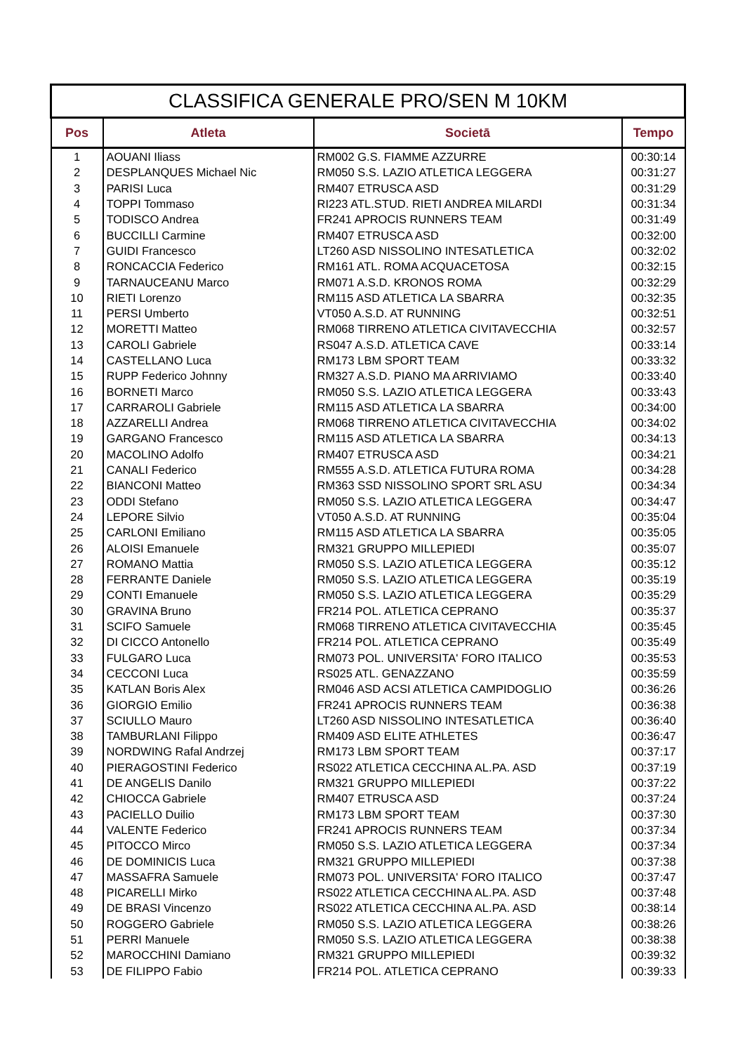| CLASSIFICA GENERALE PRO/SEN M 10KM | | | |
| --- | --- | --- | --- |
| Pos | Atleta | Societā | Tempo |
| 1 | AOUANI Iliass | RM002 G.S. FIAMME AZZURRE | 00:30:14 |
| 2 | DESPLANQUES Michael Nic | RM050 S.S. LAZIO ATLETICA LEGGERA | 00:31:27 |
| 3 | PARISI Luca | RM407 ETRUSCA ASD | 00:31:29 |
| 4 | TOPPI Tommaso | RI223 ATL.STUD. RIETI ANDREA MILARDI | 00:31:34 |
| 5 | TODISCO Andrea | FR241 APROCIS RUNNERS TEAM | 00:31:49 |
| 6 | BUCCILLI Carmine | RM407 ETRUSCA ASD | 00:32:00 |
| 7 | GUIDI Francesco | LT260 ASD NISSOLINO INTESATLETICA | 00:32:02 |
| 8 | RONCACCIA Federico | RM161 ATL. ROMA ACQUACETOSA | 00:32:15 |
| 9 | TARNAUCEANU Marco | RM071 A.S.D. KRONOS ROMA | 00:32:29 |
| 10 | RIETI Lorenzo | RM115 ASD ATLETICA LA SBARRA | 00:32:35 |
| 11 | PERSI Umberto | VT050 A.S.D. AT RUNNING | 00:32:51 |
| 12 | MORETTI Matteo | RM068 TIRRENO ATLETICA CIVITAVECCHIA | 00:32:57 |
| 13 | CAROLI Gabriele | RS047 A.S.D. ATLETICA CAVE | 00:33:14 |
| 14 | CASTELLANO Luca | RM173 LBM SPORT TEAM | 00:33:32 |
| 15 | RUPP Federico Johnny | RM327 A.S.D. PIANO MA ARRIVIAMO | 00:33:40 |
| 16 | BORNETI Marco | RM050 S.S. LAZIO ATLETICA LEGGERA | 00:33:43 |
| 17 | CARRAROLI Gabriele | RM115 ASD ATLETICA LA SBARRA | 00:34:00 |
| 18 | AZZARELLI Andrea | RM068 TIRRENO ATLETICA CIVITAVECCHIA | 00:34:02 |
| 19 | GARGANO Francesco | RM115 ASD ATLETICA LA SBARRA | 00:34:13 |
| 20 | MACOLINO Adolfo | RM407 ETRUSCA ASD | 00:34:21 |
| 21 | CANALI Federico | RM555 A.S.D. ATLETICA FUTURA ROMA | 00:34:28 |
| 22 | BIANCONI Matteo | RM363 SSD NISSOLINO SPORT SRL ASU | 00:34:34 |
| 23 | ODDI Stefano | RM050 S.S. LAZIO ATLETICA LEGGERA | 00:34:47 |
| 24 | LEPORE Silvio | VT050 A.S.D. AT RUNNING | 00:35:04 |
| 25 | CARLONI Emiliano | RM115 ASD ATLETICA LA SBARRA | 00:35:05 |
| 26 | ALOISI Emanuele | RM321 GRUPPO MILLEPIEDI | 00:35:07 |
| 27 | ROMANO Mattia | RM050 S.S. LAZIO ATLETICA LEGGERA | 00:35:12 |
| 28 | FERRANTE Daniele | RM050 S.S. LAZIO ATLETICA LEGGERA | 00:35:19 |
| 29 | CONTI Emanuele | RM050 S.S. LAZIO ATLETICA LEGGERA | 00:35:29 |
| 30 | GRAVINA Bruno | FR214 POL. ATLETICA CEPRANO | 00:35:37 |
| 31 | SCIFO Samuele | RM068 TIRRENO ATLETICA CIVITAVECCHIA | 00:35:45 |
| 32 | DI CICCO Antonello | FR214 POL. ATLETICA CEPRANO | 00:35:49 |
| 33 | FULGARO Luca | RM073 POL. UNIVERSITA' FORO ITALICO | 00:35:53 |
| 34 | CECCONI Luca | RS025 ATL. GENAZZANO | 00:35:59 |
| 35 | KATLAN Boris Alex | RM046 ASD ACSI ATLETICA CAMPIDOGLIO | 00:36:26 |
| 36 | GIORGIO Emilio | FR241 APROCIS RUNNERS TEAM | 00:36:38 |
| 37 | SCIULLO Mauro | LT260 ASD NISSOLINO INTESATLETICA | 00:36:40 |
| 38 | TAMBURLANI Filippo | RM409 ASD ELITE ATHLETES | 00:36:47 |
| 39 | NORDWING Rafal Andrzej | RM173 LBM SPORT TEAM | 00:37:17 |
| 40 | PIERAGOSTINI Federico | RS022 ATLETICA CECCHINA AL.PA. ASD | 00:37:19 |
| 41 | DE ANGELIS Danilo | RM321 GRUPPO MILLEPIEDI | 00:37:22 |
| 42 | CHIOCCA Gabriele | RM407 ETRUSCA ASD | 00:37:24 |
| 43 | PACIELLO Duilio | RM173 LBM SPORT TEAM | 00:37:30 |
| 44 | VALENTE Federico | FR241 APROCIS RUNNERS TEAM | 00:37:34 |
| 45 | PITOCCO Mirco | RM050 S.S. LAZIO ATLETICA LEGGERA | 00:37:34 |
| 46 | DE DOMINICIS Luca | RM321 GRUPPO MILLEPIEDI | 00:37:38 |
| 47 | MASSAFRA Samuele | RM073 POL. UNIVERSITA' FORO ITALICO | 00:37:47 |
| 48 | PICARELLI Mirko | RS022 ATLETICA CECCHINA AL.PA. ASD | 00:37:48 |
| 49 | DE BRASI Vincenzo | RS022 ATLETICA CECCHINA AL.PA. ASD | 00:38:14 |
| 50 | ROGGERO Gabriele | RM050 S.S. LAZIO ATLETICA LEGGERA | 00:38:26 |
| 51 | PERRI Manuele | RM050 S.S. LAZIO ATLETICA LEGGERA | 00:38:38 |
| 52 | MAROCCHINI Damiano | RM321 GRUPPO MILLEPIEDI | 00:39:32 |
| 53 | DE FILIPPO Fabio | FR214 POL. ATLETICA CEPRANO | 00:39:33 |